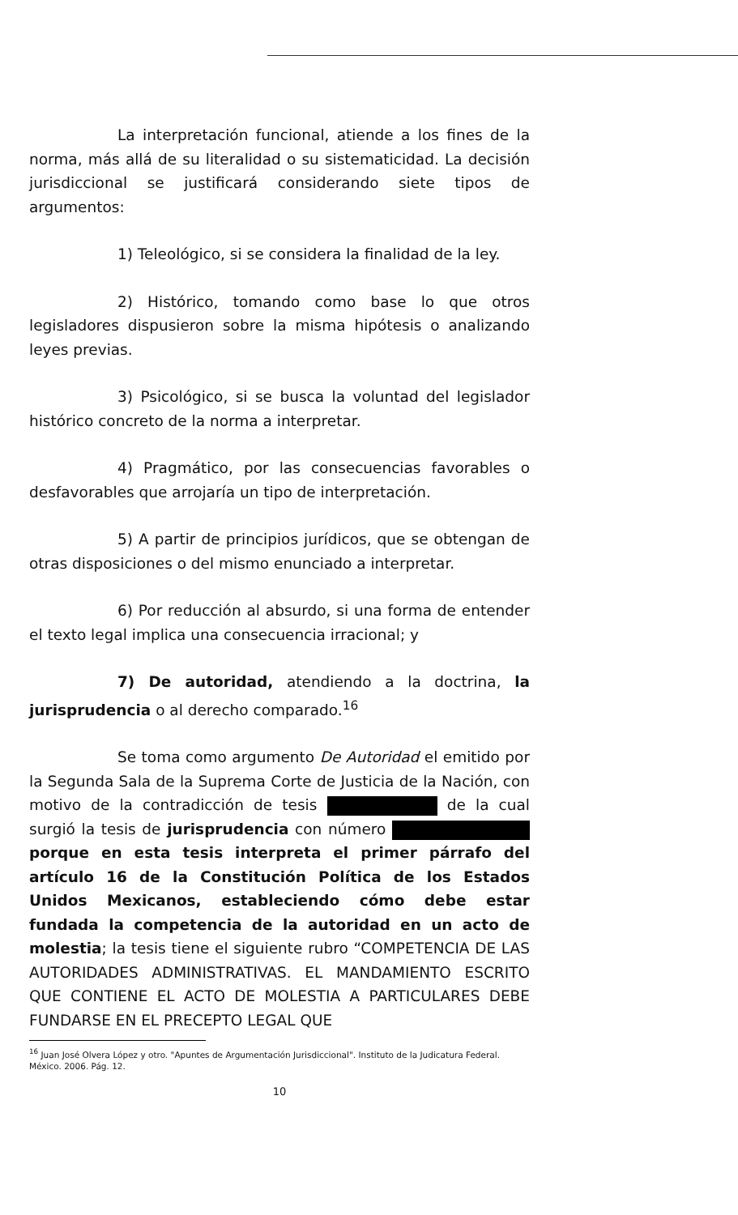La interpretación funcional, atiende a los fines de la norma, más allá de su literalidad o su sistematicidad. La decisión jurisdiccional se justificará considerando siete tipos de argumentos:
1) Teleológico, si se considera la finalidad de la ley.
2) Histórico, tomando como base lo que otros legisladores dispusieron sobre la misma hipótesis o analizando leyes previas.
3) Psicológico, si se busca la voluntad del legislador histórico concreto de la norma a interpretar.
4) Pragmático, por las consecuencias favorables o desfavorables que arrojaría un tipo de interpretación.
5) A partir de principios jurídicos, que se obtengan de otras disposiciones o del mismo enunciado a interpretar.
6) Por reducción al absurdo, si una forma de entender el texto legal implica una consecuencia irracional; y
7) De autoridad, atendiendo a la doctrina, la jurisprudencia o al derecho comparado.<sup>16</sup>
Se toma como argumento De Autoridad el emitido por la Segunda Sala de la Suprema Corte de Justicia de la Nación, con motivo de la contradicción de tesis de la cual surgió la tesis de jurisprudencia con número porque en esta tesis interpreta el primer párrafo del artículo 16 de la Constitución Política de los Estados Unidos Mexicanos, estableciendo cómo debe estar fundada la competencia de la autoridad en un acto de molestia; la tesis tiene el siguiente rubro “COMPETENCIA DE LAS AUTORIDADES ADMINISTRATIVAS. EL MANDAMIENTO ESCRITO QUE CONTIENE EL ACTO DE MOLESTIA A PARTICULARES DEBE FUNDARSE EN EL PRECEPTO LEGAL QUE
<sup>16</sup> Juan José Olvera López y otro. "Apuntes de Argumentación Jurisdiccional". Instituto de la Judicatura Federal. México. 2006. Pág. 12.
10